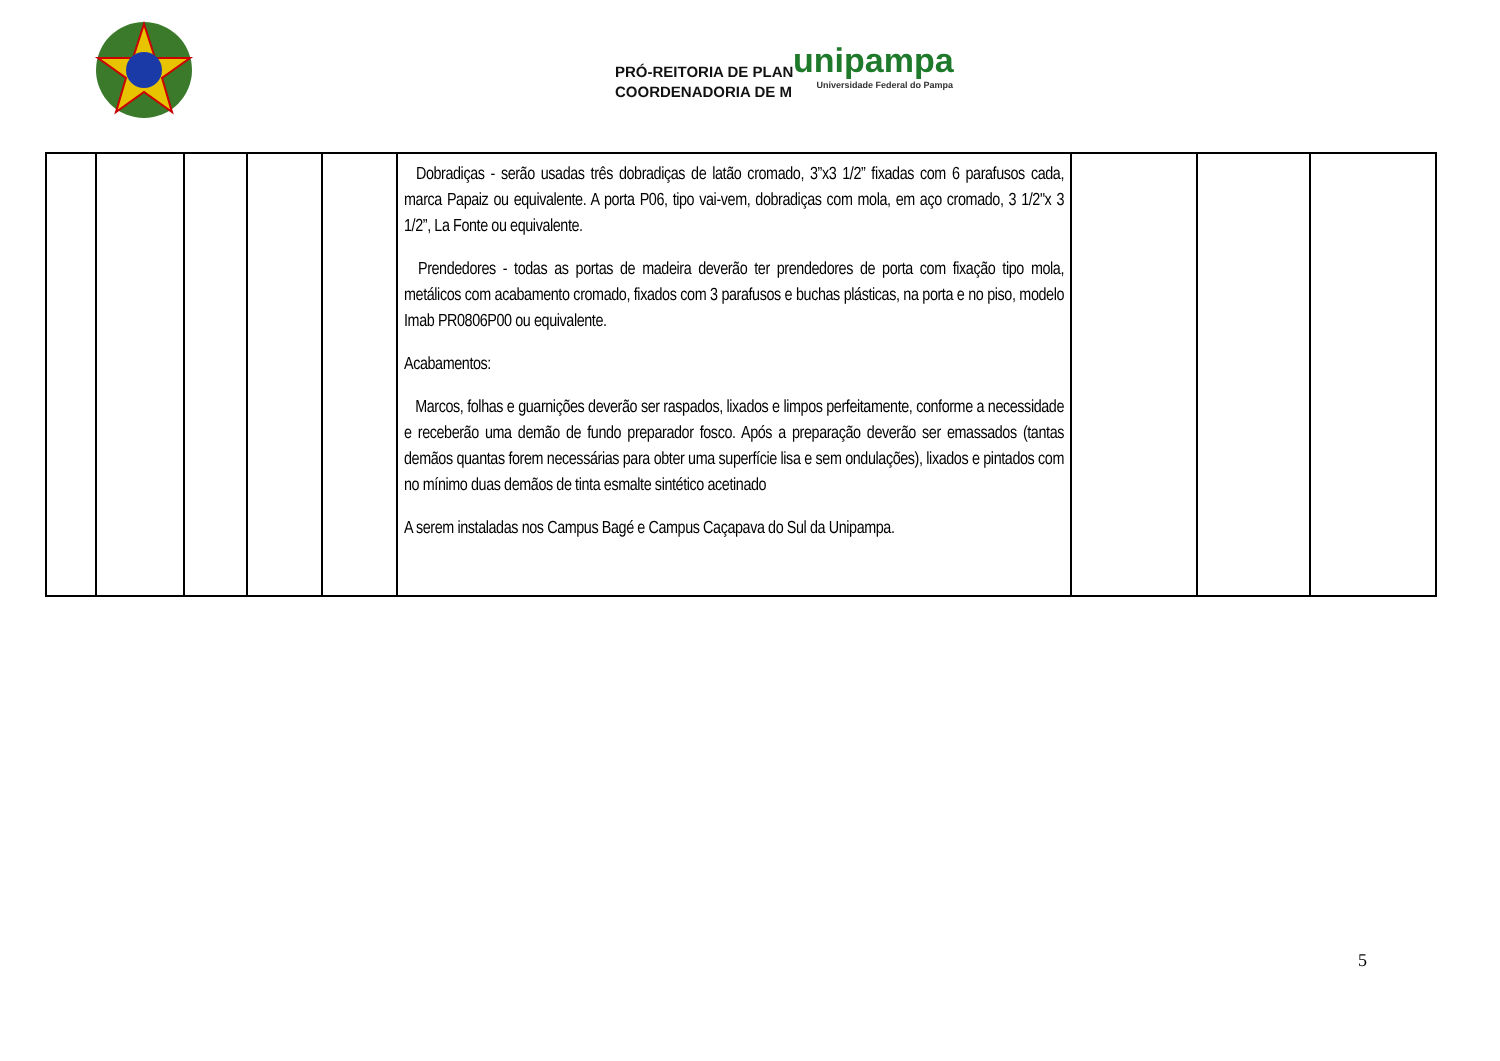PRÓ-REITORIA DE PLAN
COORDENADORIA DE M
unipampa
Universidade Federal do Pampa
| | | | | | Dobradiças - serão usadas três dobradiças de latão cromado, 3”x3 1/2” fixadas com 6 parafusos cada, marca Papaiz ou equivalente. A porta P06, tipo vai-vem, dobradiças com mola, em aço cromado, 3 1/2"x 3 1/2”, La Fonte ou equivalente. Prendedores - todas as portas de madeira deverão ter prendedores de porta com fixação tipo mola, metálicos com acabamento cromado, fixados com 3 parafusos e buchas plásticas, na porta e no piso, modelo Imab PR0806P00 ou equivalente. Acabamentos: Marcos, folhas e guarnições deverão ser raspados, lixados e limpos perfeitamente, conforme a necessidade e receberão uma demão de fundo preparador fosco. Após a preparação deverão ser emassados (tantas demãos quantas forem necessárias para obter uma superfície lisa e sem ondulações), lixados e pintados com no mínimo duas demãos de tinta esmalte sintético acetinado A serem instaladas nos Campus Bagé e Campus Caçapava do Sul da Unipampa. | | | |
5